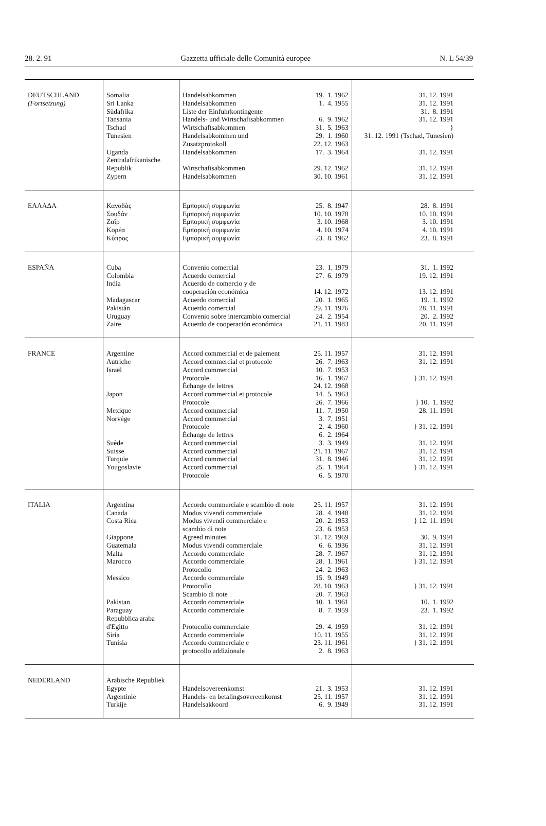28. 2. 91 Gazzetta ufficiale delle Comunità europee N. L 54/39
| DEUTSCHLAND (Fortsetzung) | Somalia Sri Lanka Südafrika Tansania Tschad Tunesien Uganda Zentralafrikanische Republik Zypern | Handelsabkommen Handelsabkommen Liste der Einfuhrkontingente Handels- und Wirtschaftsabkommen Wirtschaftsabkommen Handelsabkommen und Zusatzprotokoll Handelsabkommen Wirtschaftsabkommen Handelsabkommen | 19. 1. 1962 1. 4. 1955 6. 9. 1962 31. 5. 1963 29. 1. 1960 22. 12. 1963 17. 3. 1964 29. 12. 1962 30. 10. 1961 | 31. 12. 1991 31. 12. 1991 31. 8. 1991 31. 12. 1991 } 31. 12. 1991 (Tschad, Tunesien) 31. 12. 1991 31. 12. 1991 31. 12. 1991 |
| ΕΛΛΑΔΑ | Καναδάς Σουδάν Ζαΐρ Κορέα Κύπρος | Εμπορική συμφωνία Εμπορική συμφωνία Εμπορική συμφωνία Εμπορική συμφωνία Εμπορική συμφωνία | 25. 8. 1947 10. 10. 1978 3. 10. 1968 4. 10. 1974 23. 8. 1962 | 28. 8. 1991 10. 10. 1991 3. 10. 1991 4. 10. 1991 23. 8. 1991 |
| ESPAÑA | Cuba Colombia India Madagascar Pakistán Uruguay Zaire | Convenio comercial Acuerdo comercial Acuerdo de comercio y de cooperación económica Acuerdo comercial Acuerdo comercial Convenio sobre intercambio comercial Acuerdo de cooperación económica | 23. 1. 1979 27. 6. 1979 14. 12. 1972 20. 1. 1965 29. 11. 1976 24. 2. 1954 21. 11. 1983 | 31. 1. 1992 19. 12. 1991 13. 12. 1991 19. 1. 1992 28. 11. 1991 20. 2. 1992 20. 11. 1991 |
| FRANCE | Argentine Autriche Israël Japon Mexique Norvège Suède Suisse Turquie Yougoslavie | Accord commercial et de paiement Accord commercial et protocole Accord commercial Protocole Échange de lettres Accord commercial et protocole Protocole Accord commercial Accord commercial Protocole Échange de lettres Accord commercial Accord commercial Accord commercial Accord commercial Protocole | 25. 11. 1957 26. 7. 1963 10. 7. 1953 16. 1. 1967 24. 12. 1968 14. 5. 1963 26. 7. 1966 11. 7. 1950 3. 7. 1951 2. 4. 1960 6. 2. 1964 3. 3. 1949 21. 11. 1967 31. 8. 1946 25. 1. 1964 6. 5. 1970 | 31. 12. 1991 31. 12. 1991 } 31. 12. 1991 } 10. 1. 1992 28. 11. 1991 } 31. 12. 1991 31. 12. 1991 31. 12. 1991 31. 12. 1991 } 31. 12. 1991 |
| ITALIA | Argentina Canada Costa Rica Giappone Guatemala Malta Marocco Messico Pakistan Paraguay Repubblica araba d'Egitto Siria Tunisia | Accordo commerciale e scambio di note Modus vivendi commerciale Modus vivendi commerciale e scambio di note Agreed minutes Modus vivendi commerciale Accordo commerciale Accordo commerciale Protocollo Accordo commerciale Protocollo Scambio di note Accordo commerciale Accordo commerciale Protocollo commerciale Accordo commerciale Accordo commerciale e protocollo addizionale | 25. 11. 1957 28. 4. 1948 20. 2. 1953 23. 6. 1953 31. 12. 1969 6. 6. 1936 28. 7. 1967 28. 1. 1961 24. 2. 1963 15. 9. 1949 28. 10. 1963 20. 7. 1963 10. 1. 1961 8. 7. 1959 29. 4. 1959 10. 11. 1955 23. 11. 1961 2. 8. 1963 | 31. 12. 1991 31. 12. 1991 } 12. 11. 1991 30. 9. 1991 31. 12. 1991 31. 12. 1991 } 31. 12. 1991 } 31. 12. 1991 10. 1. 1992 23. 1. 1992 31. 12. 1991 31. 12. 1991 } 31. 12. 1991 |
| NEDERLAND | Arabische Republiek Egypte Argentinië Turkije | Handelsovereenkomst Handels- en betalingsovereenkomst Handelsakkoord | 21. 3. 1953 25. 11. 1957 6. 9. 1949 | 31. 12. 1991 31. 12. 1991 31. 12. 1991 |